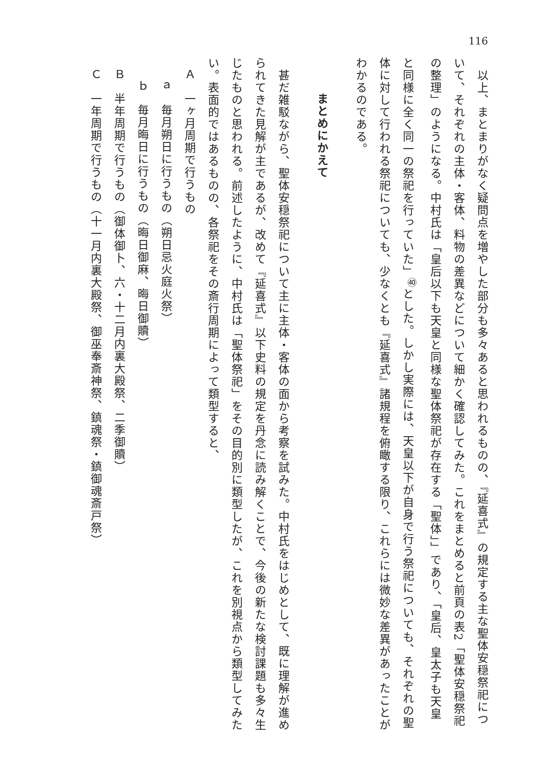116
　以上、まとまりがなく疑問点を増やした部分も多々あると思われるものの、『延喜式』の規定する主な聖体安穏祭祀について、それぞれの主体・客体、料物の差異などについて細かく確認してみた。これをまとめると前頁の表2「聖体安穏祭祀の整理」のようになる。中村氏は「皇后以下も天皇と同様な聖体祭祀が存在する「聖体」」であり、「皇后、皇太子も天皇と同様に全く同一の祭祀を行っていた」<sup>㊵</sup>とした。しかし実際には、天皇以下が自身で行う祭祀についても、それぞれの聖体に対して行われる祭祀についても、少なくとも『延喜式』諸規程を俯瞰する限り、これらには微妙な差異があったことがわかるのである。
まとめにかえて
　甚だ雑駁ながら、聖体安穏祭祀について主に主体・客体の面から考察を試みた。中村氏をはじめとして、既に理解が進められてきた見解が主であるが、改めて『延喜式』以下史料の規定を丹念に読み解くことで、今後の新たな検討課題も多々生じたものと思われる。前述したように、中村氏は「聖体祭祀」をその目的別に類型したが、これを別視点から類型してみたい。表面的ではあるものの、各祭祀をその斎行周期によって類型すると、
Ａ　一ヶ月周期で行うもの
ａ　毎月朔日に行うもの（朔日忌火庭火祭）
ｂ　毎月晦日に行うもの（晦日御麻、晦日御贖）
Ｂ　半年周期で行うもの（御体御卜、六・十二月内裏大殿祭、二季御贖）
Ｃ　一年周期で行うもの（十一月内裏大殿祭、御巫奉斎神祭、鎮魂祭・鎮御魂斎戸祭）